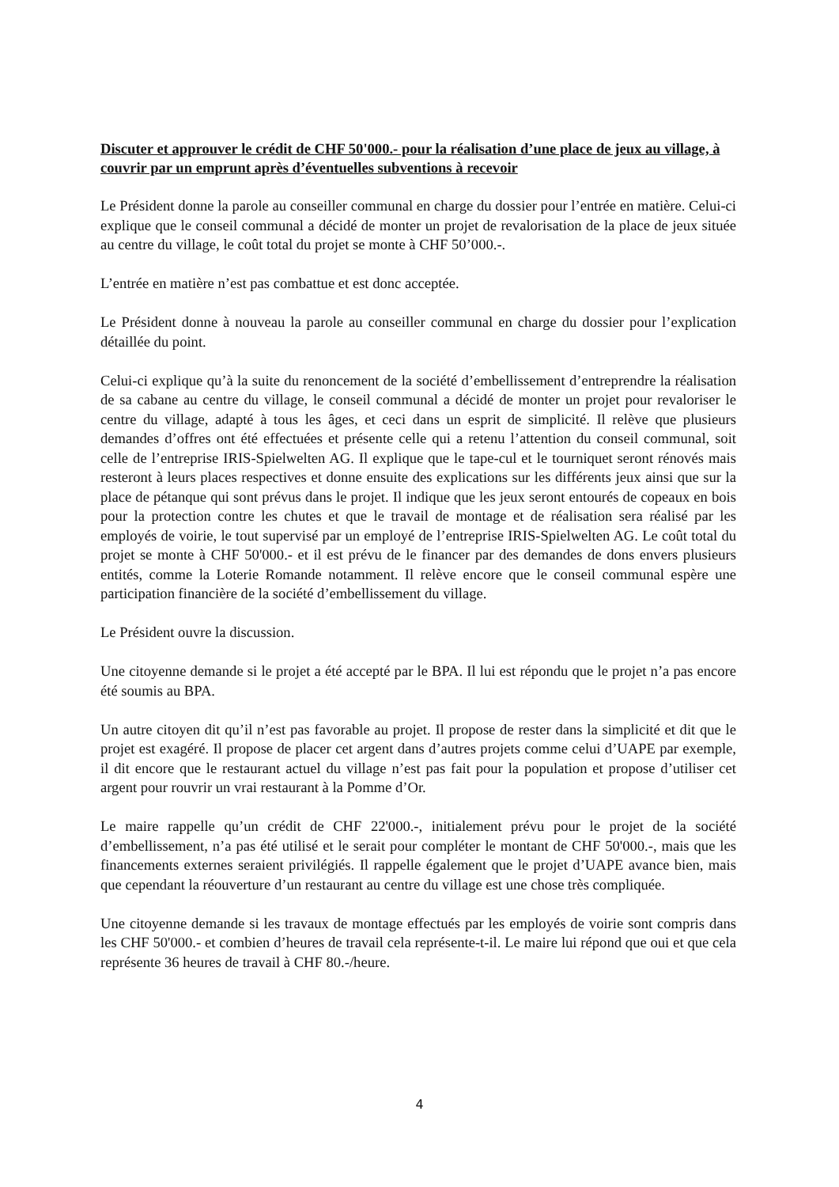Discuter et approuver le crédit de CHF 50'000.- pour la réalisation d’une place de jeux au village, à couvrir par un emprunt après d’éventuelles subventions à recevoir
Le Président donne la parole au conseiller communal en charge du dossier pour l’entrée en matière. Celui-ci explique que le conseil communal a décidé de monter un projet de revalorisation de la place de jeux située au centre du village, le coût total du projet se monte à CHF 50’000.-.
L’entrée en matière n’est pas combattue et est donc acceptée.
Le Président donne à nouveau la parole au conseiller communal en charge du dossier pour l’explication détaillée du point.
Celui-ci explique qu’à la suite du renoncement de la société d’embellissement d’entreprendre la réalisation de sa cabane au centre du village, le conseil communal a décidé de monter un projet pour revaloriser le centre du village, adapté à tous les âges, et ceci dans un esprit de simplicité. Il relève que plusieurs demandes d’offres ont été effectuées et présente celle qui a retenu l’attention du conseil communal, soit celle de l’entreprise IRIS-Spielwelten AG. Il explique que le tape-cul et le tourniquet seront rénovés mais resteront à leurs places respectives et donne ensuite des explications sur les différents jeux ainsi que sur la place de pétanque qui sont prévus dans le projet. Il indique que les jeux seront entourés de copeaux en bois pour la protection contre les chutes et que le travail de montage et de réalisation sera réalisé par les employés de voirie, le tout supervisé par un employé de l’entreprise IRIS-Spielwelten AG. Le coût total du projet se monte à CHF 50'000.- et il est prévu de le financer par des demandes de dons envers plusieurs entités, comme la Loterie Romande notamment. Il relève encore que le conseil communal espère une participation financière de la société d’embellissement du village.
Le Président ouvre la discussion.
Une citoyenne demande si le projet a été accepté par le BPA. Il lui est répondu que le projet n’a pas encore été soumis au BPA.
Un autre citoyen dit qu’il n’est pas favorable au projet. Il propose de rester dans la simplicité et dit que le projet est exagéré. Il propose de placer cet argent dans d’autres projets comme celui d’UAPE par exemple, il dit encore que le restaurant actuel du village n’est pas fait pour la population et propose d’utiliser cet argent pour rouvrir un vrai restaurant à la Pomme d’Or.
Le maire rappelle qu’un crédit de CHF 22'000.-, initialement prévu pour le projet de la société d’embellissement, n’a pas été utilisé et le serait pour compléter le montant de CHF 50'000.-, mais que les financements externes seraient privilégiés. Il rappelle également que le projet d’UAPE avance bien, mais que cependant la réouverture d’un restaurant au centre du village est une chose très compliquée.
Une citoyenne demande si les travaux de montage effectués par les employés de voirie sont compris dans les CHF 50'000.- et combien d’heures de travail cela représente-t-il. Le maire lui répond que oui et que cela représente 36 heures de travail à CHF 80.-/heure.
4